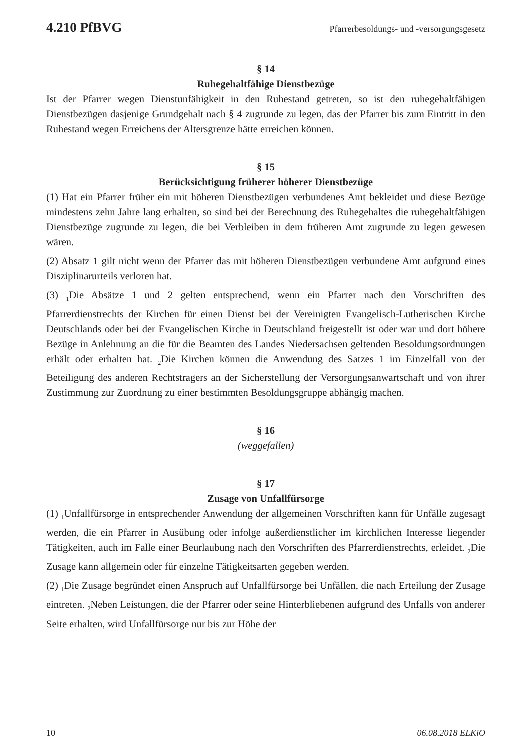4.210 PfBVG Pfarrerbesoldungs- und -versorgungsgesetz
§ 14
Ruhegehaltfähige Dienstbezüge
Ist der Pfarrer wegen Dienstunfähigkeit in den Ruhestand getreten, so ist den ruhegehaltfähigen Dienstbezügen dasjenige Grundgehalt nach § 4 zugrunde zu legen, das der Pfarrer bis zum Eintritt in den Ruhestand wegen Erreichens der Altersgrenze hätte erreichen können.
§ 15
Berücksichtigung früherer höherer Dienstbezüge
(1) Hat ein Pfarrer früher ein mit höheren Dienstbezügen verbundenes Amt bekleidet und diese Bezüge mindestens zehn Jahre lang erhalten, so sind bei der Berechnung des Ruhegehaltes die ruhegehaltfähigen Dienstbezüge zugrunde zu legen, die bei Verbleiben in dem früheren Amt zugrunde zu legen gewesen wären.
(2) Absatz 1 gilt nicht wenn der Pfarrer das mit höheren Dienstbezügen verbundene Amt aufgrund eines Disziplinarurteils verloren hat.
(3) <sub>1</sub>Die Absätze 1 und 2 gelten entsprechend, wenn ein Pfarrer nach den Vorschriften des Pfarrerdienstrechts der Kirchen für einen Dienst bei der Vereinigten Evangelisch-Lutherischen Kirche Deutschlands oder bei der Evangelischen Kirche in Deutschland freigestellt ist oder war und dort höhere Bezüge in Anlehnung an die für die Beamten des Landes Niedersachsen geltenden Besoldungsordnungen erhält oder erhalten hat. <sub>2</sub>Die Kirchen können die Anwendung des Satzes 1 im Einzelfall von der Beteiligung des anderen Rechtsträgers an der Sicherstellung der Versorgungsanwartschaft und von ihrer Zustimmung zur Zuordnung zu einer bestimmten Besoldungsgruppe abhängig machen.
§ 16
(weggefallen)
§ 17
Zusage von Unfallfürsorge
(1) <sub>1</sub>Unfallfürsorge in entsprechender Anwendung der allgemeinen Vorschriften kann für Unfälle zugesagt werden, die ein Pfarrer in Ausübung oder infolge außerdienstlicher im kirchlichen Interesse liegender Tätigkeiten, auch im Falle einer Beurlaubung nach den Vorschriften des Pfarrerdienstrechts, erleidet. <sub>2</sub>Die Zusage kann allgemein oder für einzelne Tätigkeitsarten gegeben werden.
(2) <sub>1</sub>Die Zusage begründet einen Anspruch auf Unfallfürsorge bei Unfällen, die nach Erteilung der Zusage eintreten. <sub>2</sub>Neben Leistungen, die der Pfarrer oder seine Hinterbliebenen aufgrund des Unfalls von anderer Seite erhalten, wird Unfallfürsorge nur bis zur Höhe der
10 06.08.2018 ELKiO